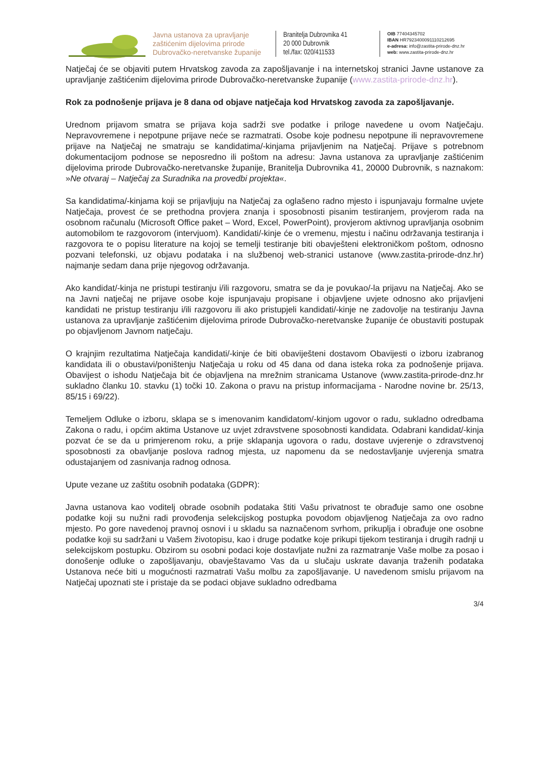Javna ustanova za upravljanje zaštićenim dijelovima prirode Dubrovačko-neretvanske županije
Branitelja Dubrovnika 41
20 000 Dubrovnik
tel./fax: 020/411533
OIB 77404345702
IBAN HR7923400091110212695
e-adresa: info@zastita-prirode-dnz.hr
web: www.zastita-prirode-dnz.hr
Natječaj će se objaviti putem Hrvatskog zavoda za zapošljavanje i na internetskoj stranici Javne ustanove za upravljanje zaštićenim dijelovima prirode Dubrovačko-neretvanske županije (www.zastita-prirode-dnz.hr).
Rok za podnošenje prijava je 8 dana od objave natječaja kod Hrvatskog zavoda za zapošljavanje.
Urednom prijavom smatra se prijava koja sadrži sve podatke i priloge navedene u ovom Natječaju. Nepravovremene i nepotpune prijave neće se razmatrati. Osobe koje podnesu nepotpune ili nepravovremene prijave na Natječaj ne smatraju se kandidatima/-kinjama prijavljenim na Natječaj. Prijave s potrebnom dokumentacijom podnose se neposredno ili poštom na adresu: Javna ustanova za upravljanje zaštićenim dijelovima prirode Dubrovačko-neretvanske županije, Branitelja Dubrovnika 41, 20000 Dubrovnik, s naznakom: »Ne otvaraj – Natječaj za Suradnika na provedbi projekta«.
Sa kandidatima/-kinjama koji se prijavljuju na Natječaj za oglašeno radno mjesto i ispunjavaju formalne uvjete Natječaja, provest će se prethodna provjera znanja i sposobnosti pisanim testiranjem, provjerom rada na osobnom računalu (Microsoft Office paket – Word, Excel, PowerPoint), provjerom aktivnog upravljanja osobnim automobilom te razgovorom (intervjuom). Kandidati/-kinje će o vremenu, mjestu i načinu održavanja testiranja i razgovora te o popisu literature na kojoj se temelji testiranje biti obavješteni elektroničkom poštom, odnosno pozvani telefonski, uz objavu podataka i na službenoj web-stranici ustanove (www.zastita-prirode-dnz.hr) najmanje sedam dana prije njegovog održavanja.
Ako kandidat/-kinja ne pristupi testiranju i/ili razgovoru, smatra se da je povukao/-la prijavu na Natječaj. Ako se na Javni natječaj ne prijave osobe koje ispunjavaju propisane i objavljene uvjete odnosno ako prijavljeni kandidati ne pristup testiranju i/ili razgovoru ili ako pristupjeli kandidati/-kinje ne zadovolje na testiranju Javna ustanova za upravljanje zaštićenim dijelovima prirode Dubrovačko-neretvanske županije će obustaviti postupak po objavljenom Javnom natječaju.
O krajnjim rezultatima Natječaja kandidati/-kinje će biti obaviješteni dostavom Obavijesti o izboru izabranog kandidata ili o obustavi/poništenju Natječaja u roku od 45 dana od dana isteka roka za podnošenje prijava. Obavijest o ishodu Natječaja bit će objavljena na mrežnim stranicama Ustanove (www.zastita-prirode-dnz.hr sukladno članku 10. stavku (1) točki 10. Zakona o pravu na pristup informacijama - Narodne novine br. 25/13, 85/15 i 69/22).
Temeljem Odluke o izboru, sklapa se s imenovanim kandidatom/-kinjom ugovor o radu, sukladno odredbama Zakona o radu, i općim aktima Ustanove uz uvjet zdravstvene sposobnosti kandidata. Odabrani kandidat/-kinja pozvat će se da u primjerenom roku, a prije sklapanja ugovora o radu, dostave uvjerenje o zdravstvenoj sposobnosti za obavljanje poslova radnog mjesta, uz napomenu da se nedostavljanje uvjerenja smatra odustajanjem od zasnivanja radnog odnosa.
Upute vezane uz zaštitu osobnih podataka (GDPR):
Javna ustanova kao voditelj obrade osobnih podataka štiti Vašu privatnost te obrađuje samo one osobne podatke koji su nužni radi provođenja selekcijskog postupka povodom objavljenog Natječaja za ovo radno mjesto. Po gore navedenoj pravnoj osnovi i u skladu sa naznačenom svrhom, prikuplja i obrađuje one osobne podatke koji su sadržani u Vašem životopisu, kao i druge podatke koje prikupi tijekom testiranja i drugih radnji u selekcijskom postupku. Obzirom su osobni podaci koje dostavljate nužni za razmatranje Vaše molbe za posao i donošenje odluke o zapošljavanju, obavještavamo Vas da u slučaju uskrate davanja traženih podataka Ustanova neće biti u mogućnosti razmatrati Vašu molbu za zapošljavanje. U navedenom smislu prijavom na Natječaj upoznati ste i pristaje da se podaci objave sukladno odredbama
3/4